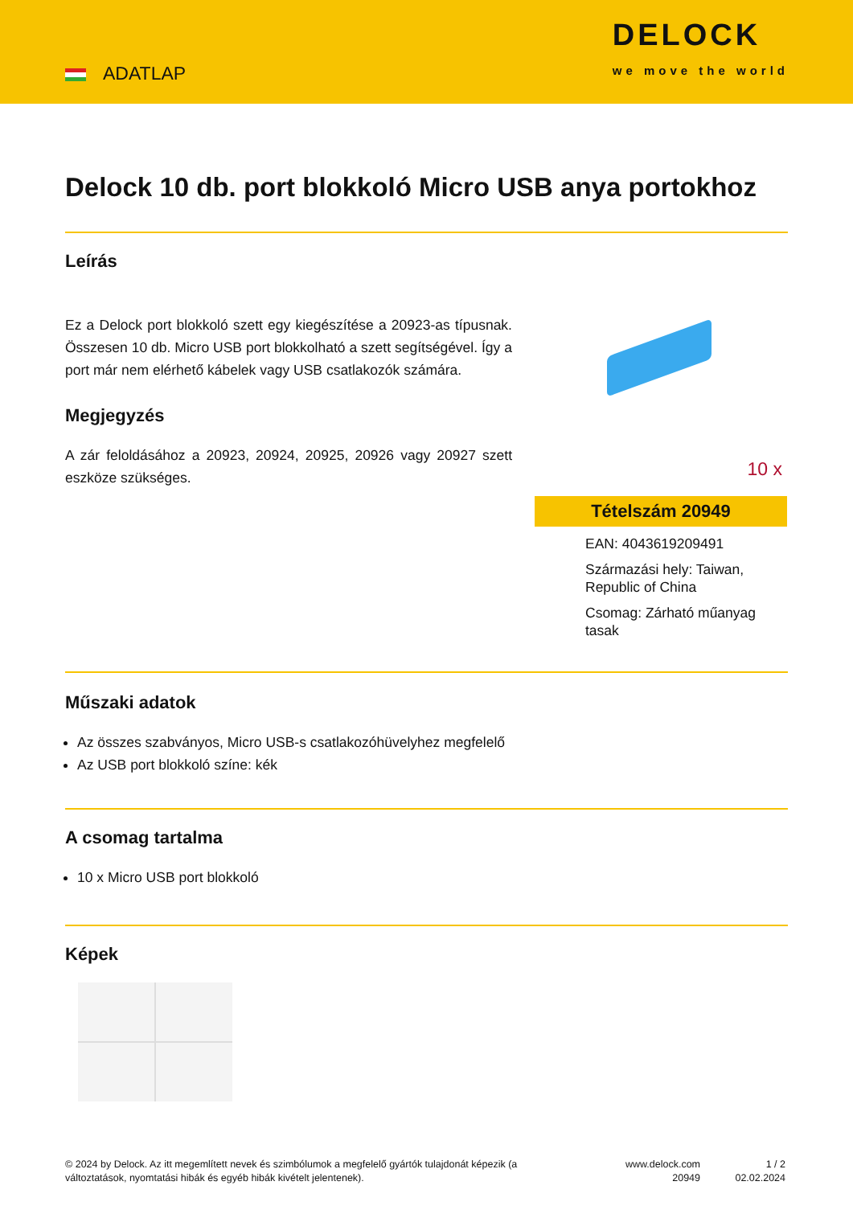ADATLAP
DELOCK
we move the world
Delock 10 db. port blokkoló Micro USB anya portokhoz
Leírás
Ez a Delock port blokkoló szett egy kiegészítése a 20923-as típusnak. Összesen 10 db. Micro USB port blokkolható a szett segítségével. Így a port már nem elérhető kábelek vagy USB csatlakozók számára.
Megjegyzés
A zár feloldásához a 20923, 20924, 20925, 20926 vagy 20927 szett eszköze szükséges.
10 x
Tételszám 20949
EAN: 4043619209491
Származási hely: Taiwan, Republic of China
Csomag: Zárható műanyag tasak
Műszaki adatok
Az összes szabványos, Micro USB-s csatlakozóhüvelyhez megfelelő
Az USB port blokkoló színe: kék
A csomag tartalma
10 x Micro USB port blokkoló
Képek
© 2024 by Delock. Az itt megemlített nevek és szimbólumok a megfelelő gyártók tulajdonát képezik (a változtatások, nyomtatási hibák és egyéb hibák kivételt jelentenek).
www.delock.com
20949
1 / 2
02.02.2024